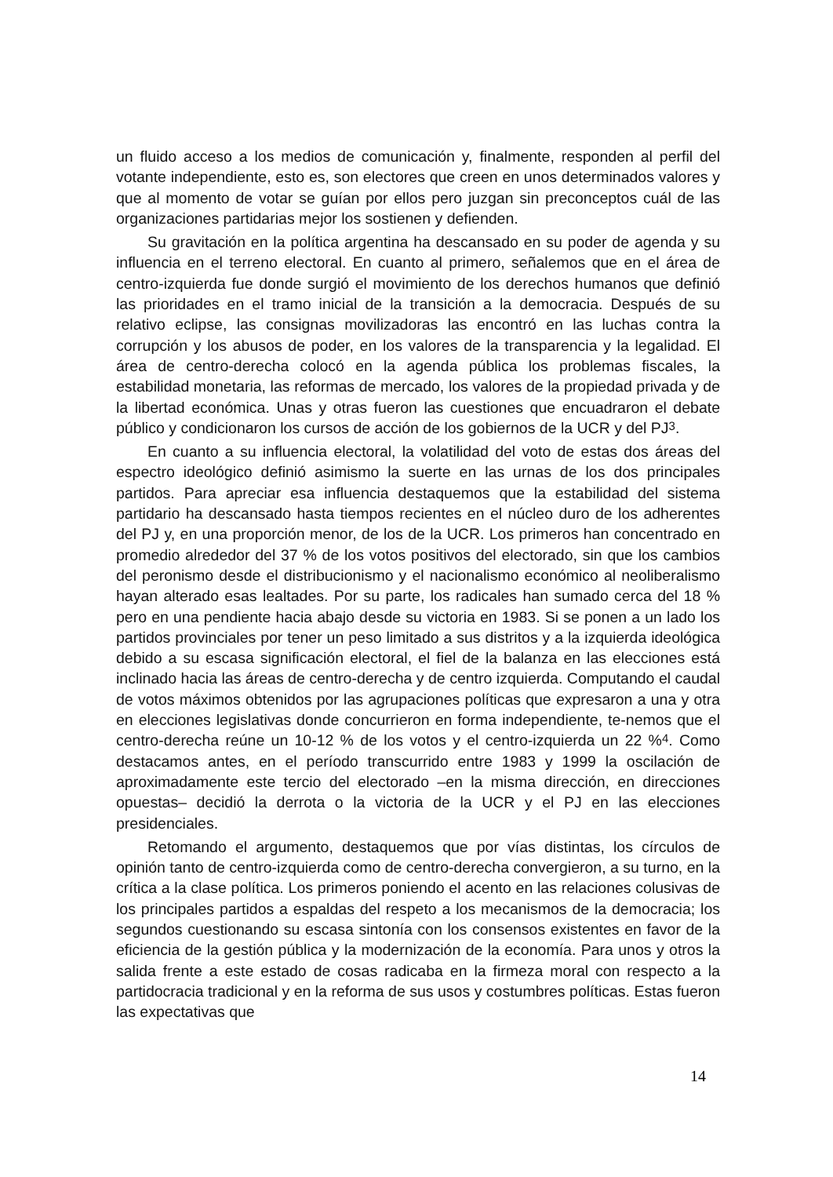un fluido acceso a los medios de comunicación y, finalmente, responden al perfil del votante independiente, esto es, son electores que creen en unos determinados valores y que al momento de votar se guían por ellos pero juzgan sin preconceptos cuál de las organizaciones partidarias mejor los sostienen y defienden.
Su gravitación en la política argentina ha descansado en su poder de agenda y su influencia en el terreno electoral. En cuanto al primero, señalemos que en el área de centro-izquierda fue donde surgió el movimiento de los derechos humanos que definió las prioridades en el tramo inicial de la transición a la democracia. Después de su relativo eclipse, las consignas movilizadoras las encontró en las luchas contra la corrupción y los abusos de poder, en los valores de la transparencia y la legalidad. El área de centro-derecha colocó en la agenda pública los problemas fiscales, la estabilidad monetaria, las reformas de mercado, los valores de la propiedad privada y de la libertad económica. Unas y otras fueron las cuestiones que encuadraron el debate público y condicionaron los cursos de acción de los gobiernos de la UCR y del PJ<sup>3</sup>.
En cuanto a su influencia electoral, la volatilidad del voto de estas dos áreas del espectro ideológico definió asimismo la suerte en las urnas de los dos principales partidos. Para apreciar esa influencia destaquemos que la estabilidad del sistema partidario ha descansado hasta tiempos recientes en el núcleo duro de los adherentes del PJ y, en una proporción menor, de los de la UCR. Los primeros han concentrado en promedio alrededor del 37 % de los votos positivos del electorado, sin que los cambios del peronismo desde el distribucionismo y el nacionalismo económico al neoliberalismo hayan alterado esas lealtades. Por su parte, los radicales han sumado cerca del 18 % pero en una pendiente hacia abajo desde su victoria en 1983. Si se ponen a un lado los partidos provinciales por tener un peso limitado a sus distritos y a la izquierda ideológica debido a su escasa significación electoral, el fiel de la balanza en las elecciones está inclinado hacia las áreas de centro-derecha y de centro izquierda. Computando el caudal de votos máximos obtenidos por las agrupaciones políticas que expresaron a una y otra en elecciones legislativas donde concurrieron en forma independiente, te-nemos que el centro-derecha reúne un 10-12 % de los votos y el centro-izquierda un 22 %<sup>4</sup>. Como destacamos antes, en el período transcurrido entre 1983 y 1999 la oscilación de aproximadamente este tercio del electorado –en la misma dirección, en direcciones opuestas– decidió la derrota o la victoria de la UCR y el PJ en las elecciones presidenciales.
Retomando el argumento, destaquemos que por vías distintas, los círculos de opinión tanto de centro-izquierda como de centro-derecha convergieron, a su turno, en la crítica a la clase política. Los primeros poniendo el acento en las relaciones colusivas de los principales partidos a espaldas del respeto a los mecanismos de la democracia; los segundos cuestionando su escasa sintonía con los consensos existentes en favor de la eficiencia de la gestión pública y la modernización de la economía. Para unos y otros la salida frente a este estado de cosas radicaba en la firmeza moral con respecto a la partidocracia tradicional y en la reforma de sus usos y costumbres políticas. Estas fueron las expectativas que
14